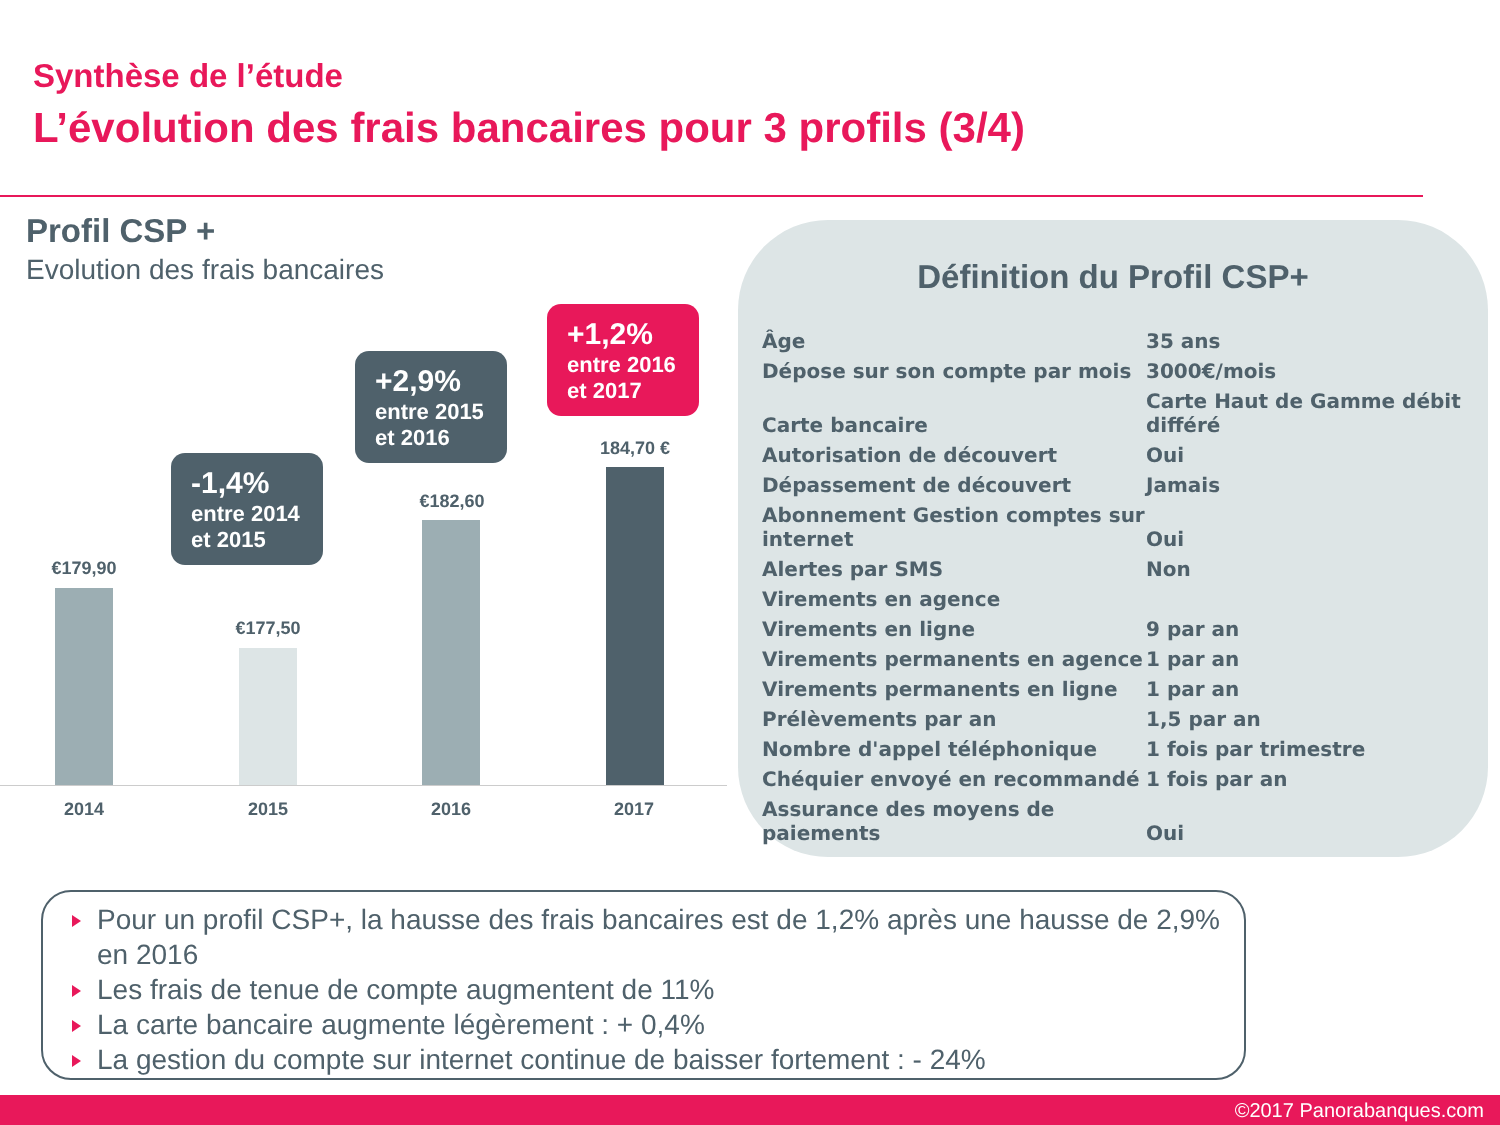Synthèse de l’étude
L’évolution des frais bancaires pour 3 profils (3/4)
Profil CSP +
Evolution des frais bancaires
-1,4%
entre 2014
et 2015
+2,9%
entre 2015
et 2016
+1,2%
entre 2016
et 2017
€179,90
€177,50
€182,60
184,70 €
2014 2015 2016 2017
Définition du Profil CSP+
| Âge | 35 ans |
| Dépose sur son compte par mois | 3000€/mois |
| Carte bancaire | Carte Haut de Gamme débit différé |
| Autorisation de découvert | Oui |
| Dépassement de découvert | Jamais |
| Abonnement Gestion comptes sur internet | Oui |
| Alertes par SMS | Non |
| Virements en agence | |
| Virements en ligne | 9 par an |
| Virements permanents en agence | 1 par an |
| Virements permanents en ligne | 1 par an |
| Prélèvements par an | 1,5 par an |
| Nombre d'appel téléphonique | 1 fois par trimestre |
| Chéquier envoyé en recommandé | 1 fois par an |
| Assurance des moyens de paiements | Oui |
Pour un profil CSP+, la hausse des frais bancaires est de 1,2% après une hausse de 2,9% en 2016
Les frais de tenue de compte augmentent de 11%
La carte bancaire augmente légèrement : + 0,4%
La gestion du compte sur internet continue de baisser fortement : - 24%
©2017 Panorabanques.com